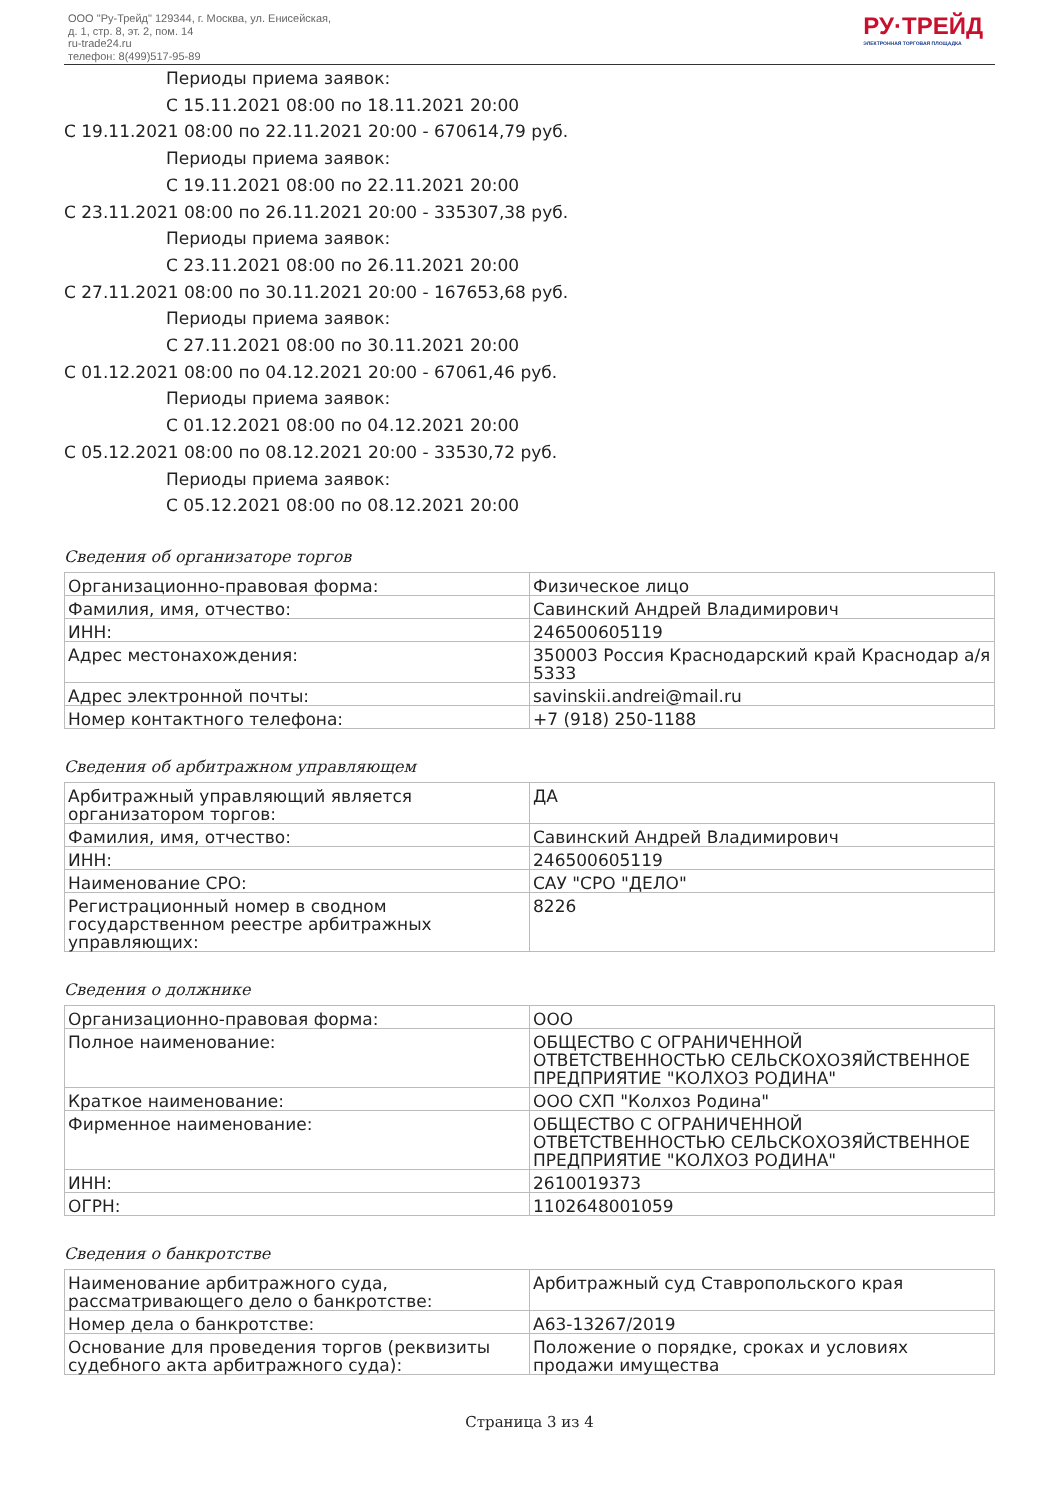ООО "Ру-Трейд" 129344, г. Москва, ул. Енисейская,
д. 1, стр. 8, эт. 2, пом. 14
ru-trade24.ru
телефон: 8(499)517-95-89
РУ·ТРЕЙД
ЭЛЕКТРОННАЯ ТОРГОВАЯ ПЛОЩАДКА
Периоды приема заявок:
С 15.11.2021 08:00 по 18.11.2021 20:00
С 19.11.2021 08:00 по 22.11.2021 20:00 - 670614,79 руб.
Периоды приема заявок:
С 19.11.2021 08:00 по 22.11.2021 20:00
С 23.11.2021 08:00 по 26.11.2021 20:00 - 335307,38 руб.
Периоды приема заявок:
С 23.11.2021 08:00 по 26.11.2021 20:00
С 27.11.2021 08:00 по 30.11.2021 20:00 - 167653,68 руб.
Периоды приема заявок:
С 27.11.2021 08:00 по 30.11.2021 20:00
С 01.12.2021 08:00 по 04.12.2021 20:00 - 67061,46 руб.
Периоды приема заявок:
С 01.12.2021 08:00 по 04.12.2021 20:00
С 05.12.2021 08:00 по 08.12.2021 20:00 - 33530,72 руб.
Периоды приема заявок:
С 05.12.2021 08:00 по 08.12.2021 20:00
Сведения об организаторе торгов
| Организационно-правовая форма: | Физическое лицо |
| Фамилия, имя, отчество: | Савинский Андрей Владимирович |
| ИНН: | 246500605119 |
| Адрес местонахождения: | 350003 Россия Краснодарский край Краснодар а/я 5333 |
| Адрес электронной почты: | savinskii.andrei@mail.ru |
| Номер контактного телефона: | +7 (918) 250-1188 |
Сведения об арбитражном управляющем
| Арбитражный управляющий является организатором торгов: | ДА |
| Фамилия, имя, отчество: | Савинский Андрей Владимирович |
| ИНН: | 246500605119 |
| Наименование СРО: | САУ "СРО "ДЕЛО" |
| Регистрационный номер в сводном государственном реестре арбитражных управляющих: | 8226 |
Сведения о должнике
| Организационно-правовая форма: | ООО |
| Полное наименование: | ОБЩЕСТВО С ОГРАНИЧЕННОЙ ОТВЕТСТВЕННОСТЬЮ СЕЛЬСКОХОЗЯЙСТВЕННОЕ ПРЕДПРИЯТИЕ "КОЛХОЗ РОДИНА" |
| Краткое наименование: | ООО СХП "Колхоз Родина" |
| Фирменное наименование: | ОБЩЕСТВО С ОГРАНИЧЕННОЙ ОТВЕТСТВЕННОСТЬЮ СЕЛЬСКОХОЗЯЙСТВЕННОЕ ПРЕДПРИЯТИЕ "КОЛХОЗ РОДИНА" |
| ИНН: | 2610019373 |
| ОГРН: | 1102648001059 |
Сведения о банкротстве
| Наименование арбитражного суда, рассматривающего дело о банкротстве: | Арбитражный суд Ставропольского края |
| Номер дела о банкротстве: | А63-13267/2019 |
| Основание для проведения торгов (реквизиты судебного акта арбитражного суда): | Положение о порядке, сроках и условиях продажи имущества |
Страница 3 из 4